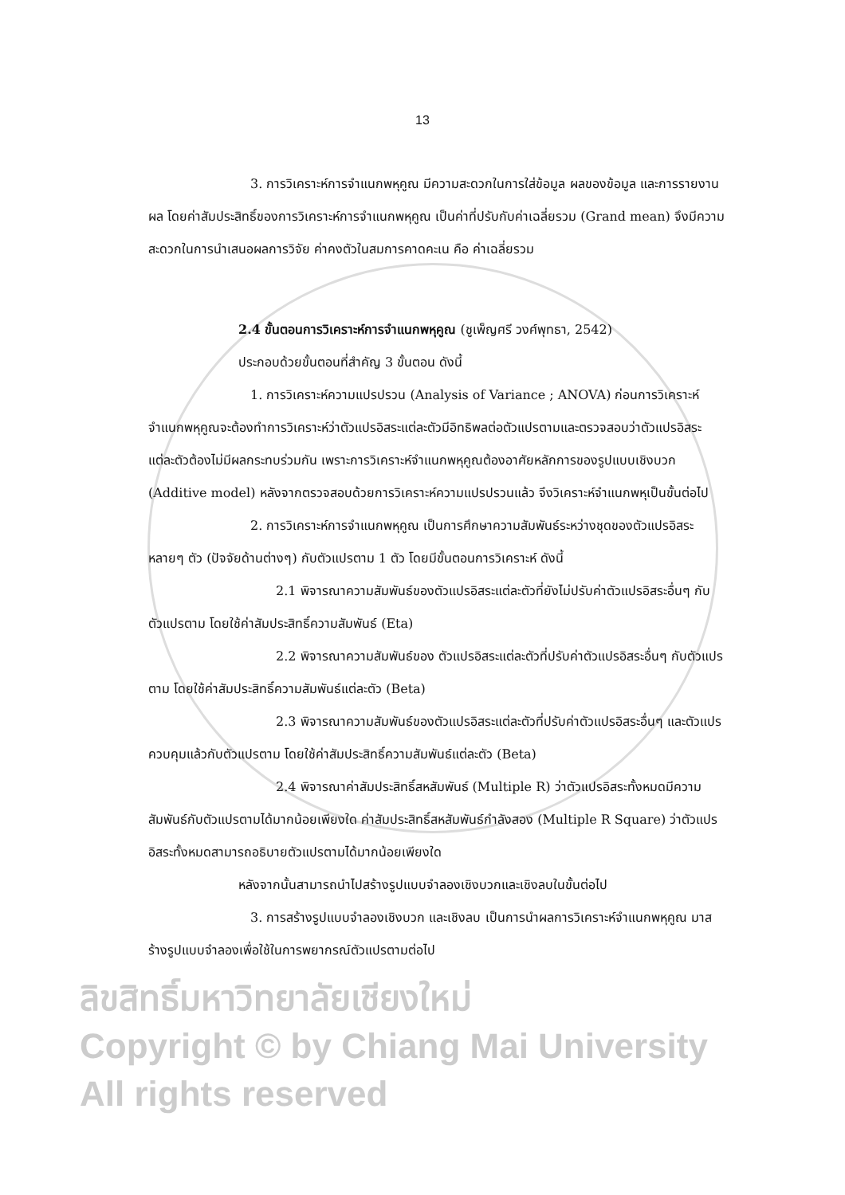13
3. การวิเคราะห์การจำแนกพหุคูณ มีความสะดวกในการใส่ข้อมูล ผลของข้อมูล และการรายงานผล โดยค่าสัมประสิทธิ์ของการวิเคราะห์การจำแนกพหุคูณ เป็นค่าที่ปรับกับค่าเฉลี่ยรวม (Grand mean) จึงมีความสะดวกในการนำเสนอผลการวิจัย ค่าคงตัวในสมการคาดคะเน คือ ค่าเฉลี่ยรวม
2.4 ขั้นตอนการวิเคราะห์การจำแนกพหุคูณ (ชูเพ็ญศรี วงศ์พุทธา, 2542)
ประกอบด้วยขั้นตอนที่สำคัญ 3 ขั้นตอน ดังนี้
1. การวิเคราะห์ความแปรปรวน (Analysis of Variance ; ANOVA) ก่อนการวิเคราะห์จำแนกพหุคูณจะต้องทำการวิเคราะห์ว่าตัวแปรอิสระแต่ละตัวมีอิทธิพลต่อตัวแปรตามและตรวจสอบว่าตัวแปรอิสระแต่ละตัวต้องไม่มีผลกระทบร่วมกัน เพราะการวิเคราะห์จำแนกพหุคูณต้องอาศัยหลักการของรูปแบบเชิงบวก (Additive model) หลังจากตรวจสอบด้วยการวิเคราะห์ความแปรปรวนแล้ว จึงวิเคราะห์จำแนกพหุเป็นขั้นต่อไป
2. การวิเคราะห์การจำแนกพหุคูณ เป็นการศึกษาความสัมพันธ์ระหว่างชุดของตัวแปรอิสระหลายๆ ตัว (ปัจจัยด้านต่างๆ) กับตัวแปรตาม 1 ตัว โดยมีขั้นตอนการวิเคราะห์ ดังนี้
2.1 พิจารณาความสัมพันธ์ของตัวแปรอิสระแต่ละตัวที่ยังไม่ปรับค่าตัวแปรอิสระอื่นๆ กับตัวแปรตาม โดยใช้ค่าสัมประสิทธิ์ความสัมพันธ์ (Eta)
2.2 พิจารณาความสัมพันธ์ของ ตัวแปรอิสระแต่ละตัวที่ปรับค่าตัวแปรอิสระอื่นๆ กับตัวแปรตาม โดยใช้ค่าสัมประสิทธิ์ความสัมพันธ์แต่ละตัว (Beta)
2.3 พิจารณาความสัมพันธ์ของตัวแปรอิสระแต่ละตัวที่ปรับค่าตัวแปรอิสระอื่นๆ และตัวแปรควบคุมแล้วกับตัวแปรตาม โดยใช้ค่าสัมประสิทธิ์ความสัมพันธ์แต่ละตัว (Beta)
2.4 พิจารณาค่าสัมประสิทธิ์สหสัมพันธ์ (Multiple R) ว่าตัวแปรอิสระทั้งหมดมีความสัมพันธ์กับตัวแปรตามได้มากน้อยเพียงใด ค่าสัมประสิทธิ์สหสัมพันธ์กำลังสอง (Multiple R Square) ว่าตัวแปรอิสระทั้งหมดสามารถอธิบายตัวแปรตามได้มากน้อยเพียงใด
หลังจากนั้นสามารถนำไปสร้างรูปแบบจำลองเชิงบวกและเชิงลบในขั้นต่อไป
3. การสร้างรูปแบบจำลองเชิงบวก และเชิงลบ เป็นการนำผลการวิเคราะห์จำแนกพหุคูณ มาสร้างรูปแบบจำลองเพื่อใช้ในการพยากรณ์ตัวแปรตามต่อไป
ลิขสิทธิ์มหาวิทยาลัยเชียงใหม่
Copyright © by Chiang Mai University
All rights reserved